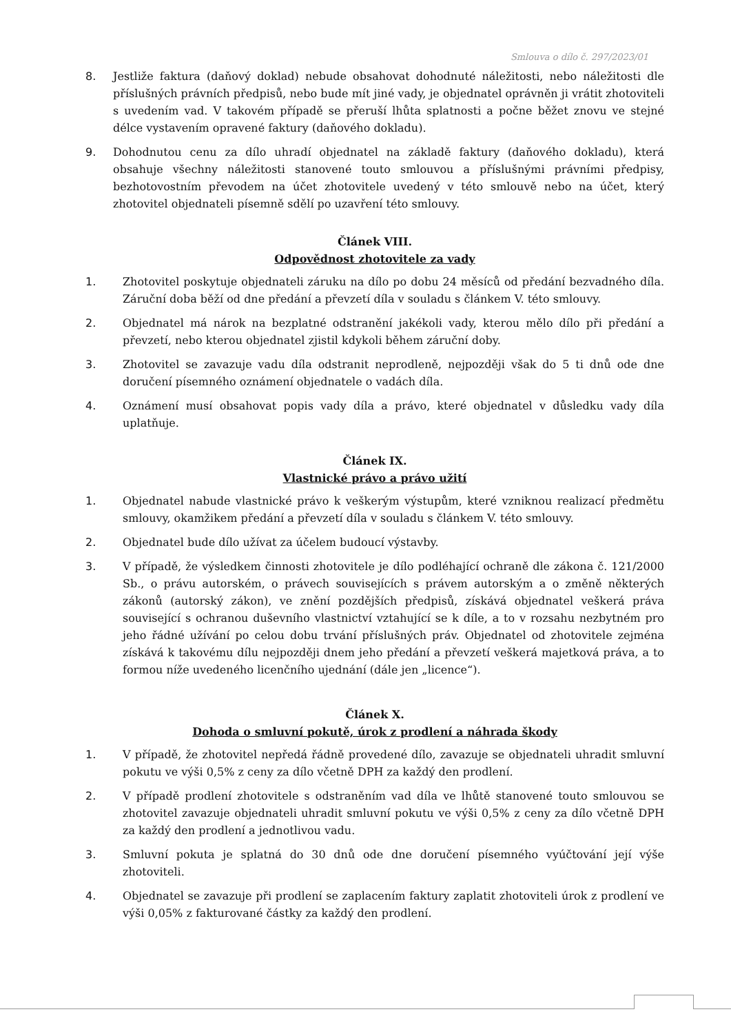Smlouva o dílo č. 297/2023/01
8. Jestliže faktura (daňový doklad) nebude obsahovat dohodnuté náležitosti, nebo náležitosti dle příslušných právních předpisů, nebo bude mít jiné vady, je objednatel oprávněn ji vrátit zhotoviteli s uvedením vad. V takovém případě se přeruší lhůta splatnosti a počne běžet znovu ve stejné délce vystavením opravené faktury (daňového dokladu).
9. Dohodnutou cenu za dílo uhradí objednatel na základě faktury (daňového dokladu), která obsahuje všechny náležitosti stanovené touto smlouvou a příslušnými právními předpisy, bezhotovostním převodem na účet zhotovitele uvedený v této smlouvě nebo na účet, který zhotovitel objednateli písemně sdělí po uzavření této smlouvy.
Článek VIII.
Odpovědnost zhotovitele za vady
1. Zhotovitel poskytuje objednateli záruku na dílo po dobu 24 měsíců od předání bezvadného díla. Záruční doba běží od dne předání a převzetí díla v souladu s článkem V. této smlouvy.
2. Objednatel má nárok na bezplatné odstranění jakékoli vady, kterou mělo dílo při předání a převzetí, nebo kterou objednatel zjistil kdykoli během záruční doby.
3. Zhotovitel se zavazuje vadu díla odstranit neprodleně, nejpozději však do 5 ti dnů ode dne doručení písemného oznámení objednatele o vadách díla.
4. Oznámení musí obsahovat popis vady díla a právo, které objednatel v důsledku vady díla uplatňuje.
Článek IX.
Vlastnické právo a právo užití
1. Objednatel nabude vlastnické právo k veškerým výstupům, které vzniknou realizací předmětu smlouvy, okamžikem předání a převzetí díla v souladu s článkem V. této smlouvy.
2. Objednatel bude dílo užívat za účelem budoucí výstavby.
3. V případě, že výsledkem činnosti zhotovitele je dílo podléhající ochraně dle zákona č. 121/2000 Sb., o právu autorském, o právech souvisejících s právem autorským a o změně některých zákonů (autorský zákon), ve znění pozdějších předpisů, získává objednatel veškerá práva související s ochranou duševního vlastnictví vztahující se k díle, a to v rozsahu nezbytném pro jeho řádné užívání po celou dobu trvání příslušných práv. Objednatel od zhotovitele zejména získává k takovému dílu nejpozději dnem jeho předání a převzetí veškerá majetková práva, a to formou níže uvedeného licenčního ujednání (dále jen „licence“).
Článek X.
Dohoda o smluvní pokutě, úrok z prodlení a náhrada škody
1. V případě, že zhotovitel nepředá řádně provedené dílo, zavazuje se objednateli uhradit smluvní pokutu ve výši 0,5% z ceny za dílo včetně DPH za každý den prodlení.
2. V případě prodlení zhotovitele s odstraněním vad díla ve lhůtě stanovené touto smlouvou se zhotovitel zavazuje objednateli uhradit smluvní pokutu ve výši 0,5% z ceny za dílo včetně DPH za každý den prodlení a jednotlivou vadu.
3. Smluvní pokuta je splatná do 30 dnů ode dne doručení písemného vyúčtování její výše zhotoviteli.
4. Objednatel se zavazuje při prodlení se zaplacením faktury zaplatit zhotoviteli úrok z prodlení ve výši 0,05% z fakturované částky za každý den prodlení.